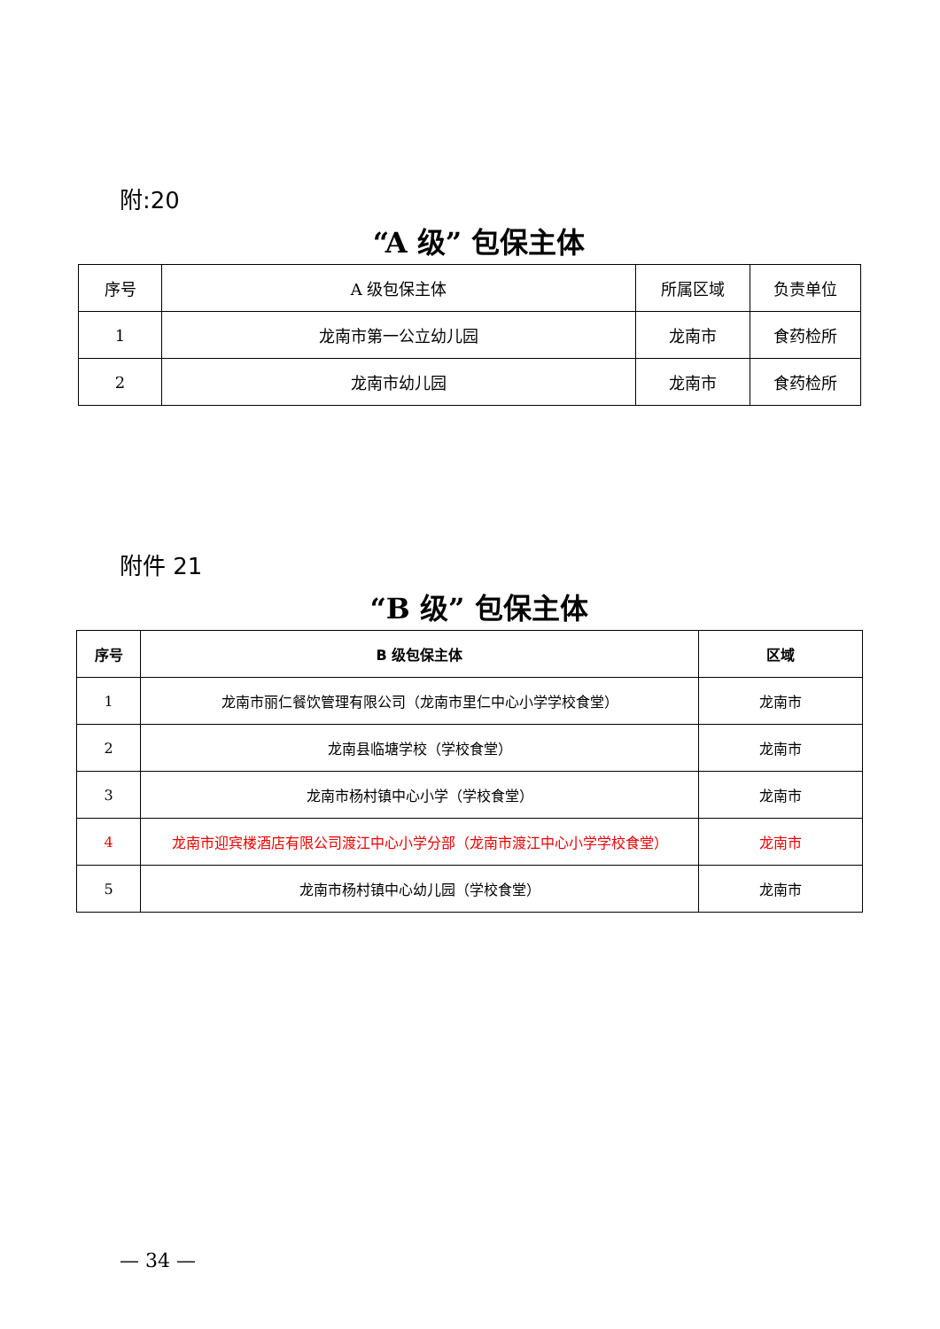附:20
“A 级” 包保主体
| 序号 | A 级包保主体 | 所属区域 | 负责单位 |
| --- | --- | --- | --- |
| 1 | 龙南市第一公立幼儿园 | 龙南市 | 食药检所 |
| 2 | 龙南市幼儿园 | 龙南市 | 食药检所 |
附件 21
“B 级” 包保主体
| 序号 | B 级包保主体 | 区域 |
| --- | --- | --- |
| 1 | 龙南市丽仁餐饮管理有限公司（龙南市里仁中心小学学校食堂） | 龙南市 |
| 2 | 龙南县临塘学校（学校食堂） | 龙南市 |
| 3 | 龙南市杨村镇中心小学（学校食堂） | 龙南市 |
| 4 | 龙南市迎宾楼酒店有限公司渡江中心小学分部（龙南市渡江中心小学学校食堂） | 龙南市 |
| 5 | 龙南市杨村镇中心幼儿园（学校食堂） | 龙南市 |
— 34 —